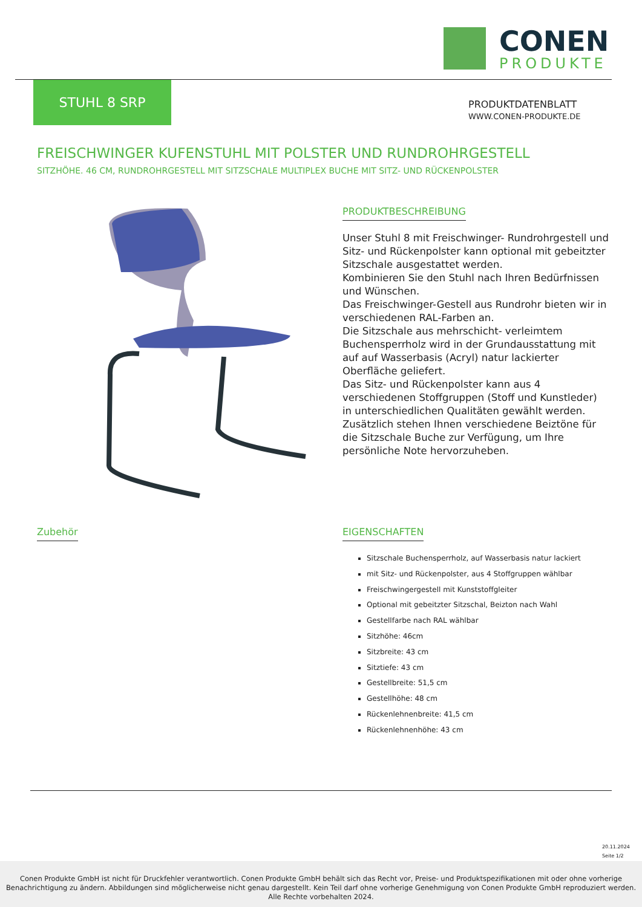CONEN
PRODUKTE
STUHL 8 SRP
PRODUKTDATENBLATT
WWW.CONEN-PRODUKTE.DE
FREISCHWINGER KUFENSTUHL MIT POLSTER UND RUNDROHRGESTELL
SITZHÖHE. 46 CM, RUNDROHRGESTELL MIT SITZSCHALE MULTIPLEX BUCHE MIT SITZ- UND RÜCKENPOLSTER
PRODUKTBESCHREIBUNG
Unser Stuhl 8 mit Freischwinger- Rundrohrgestell und Sitz- und Rückenpolster kann optional mit gebeitzter Sitzschale ausgestattet werden.
Kombinieren Sie den Stuhl nach Ihren Bedürfnissen und Wünschen.
Das Freischwinger-Gestell aus Rundrohr bieten wir in verschiedenen RAL-Farben an.
Die Sitzschale aus mehrschicht- verleimtem Buchensperrholz wird in der Grundausstattung mit auf auf Wasserbasis (Acryl) natur lackierter Oberfläche geliefert.
Das Sitz- und Rückenpolster kann aus 4 verschiedenen Stoffgruppen (Stoff und Kunstleder) in unterschiedlichen Qualitäten gewählt werden.
Zusätzlich stehen Ihnen verschiedene Beiztöne für die Sitzschale Buche zur Verfügung, um Ihre persönliche Note hervorzuheben.
Zubehör
EIGENSCHAFTEN
Sitzschale Buchensperrholz, auf Wasserbasis natur lackiert
mit Sitz- und Rückenpolster, aus 4 Stoffgruppen wählbar
Freischwingergestell mit Kunststoffgleiter
Optional mit gebeitzter Sitzschal, Beizton nach Wahl
Gestellfarbe nach RAL wählbar
Sitzhöhe: 46cm
Sitzbreite: 43 cm
Sitztiefe: 43 cm
Gestellbreite: 51,5 cm
Gestellhöhe: 48 cm
Rückenlehnenbreite: 41,5 cm
Rückenlehnenhöhe: 43 cm
20.11.2024
Seite 1/2
Conen Produkte GmbH ist nicht für Druckfehler verantwortlich. Conen Produkte GmbH behält sich das Recht vor, Preise- und Produktspezifikationen mit oder ohne vorherige Benachrichtigung zu ändern. Abbildungen sind möglicherweise nicht genau dargestellt. Kein Teil darf ohne vorherige Genehmigung von Conen Produkte GmbH reproduziert werden. Alle Rechte vorbehalten 2024.